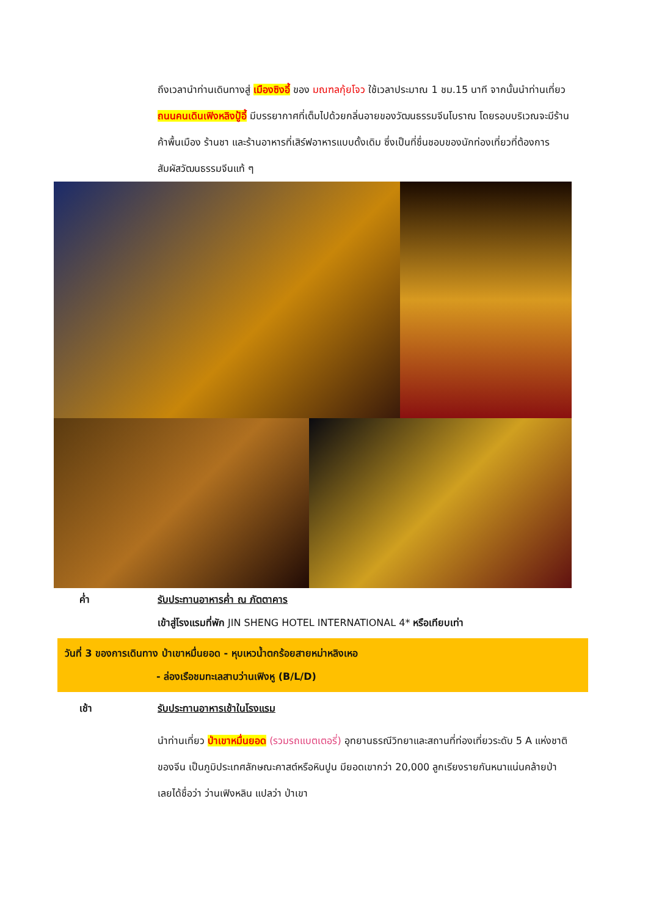ถึงเวลานำท่านเดินทางสู่ เมืองซิงอี้ ของ มณฑลกุ้ยโจว ใช้เวลาประมาณ 1 ชม.15 นาที จากนั้นนำท่านเที่ยว ถนนคนเดินเฟิงหลิงปู้อี้ มีบรรยากาศที่เต็มไปด้วยกลิ่นอายของวัฒนธรรมจีนโบราณ โดยรอบบริเวณจะมีร้านค้าพื้นเมือง ร้านชา และร้านอาหารที่เสิร์ฟอาหารแบบดั้งเดิม ซึ่งเป็นที่ชื่นชอบของนักท่องเที่ยวที่ต้องการสัมผัสวัฒนธรรมจีนแท้ ๆ
ค่ำ รับประทานอาหารค่ำ ณ ภัตตาคาร
เข้าสู่โรงแรมที่พัก JIN SHENG HOTEL INTERNATIONAL 4* หรือเทียบเท่า
วันที่ 3 ของการเดินทาง ป่าเขาหมื่นยอด - หุบเหวน้ำตกร้อยสายหม่าหลิงเหอ
- ล่องเรือชมทะเลสาบว่านเฟิงหู (B/L/D)
เช้า รับประทานอาหารเช้าในโรงแรม
นำท่านเที่ยว ป่าเขาหมื่นยอด (รวมรถแบตเตอรี่) อุทยานธรณีวิทยาและสถานที่ท่องเที่ยวระดับ 5 A แห่งชาติของจีน เป็นภูมิประเทศลักษณะคาสต์หรือหินปูน มียอดเขากว่า 20,000 ลูกเรียงรายกันหนาแน่นคล้ายป่า เลยได้ชื่อว่า ว่านเฟิงหลิน แปลว่า ป่าเขา